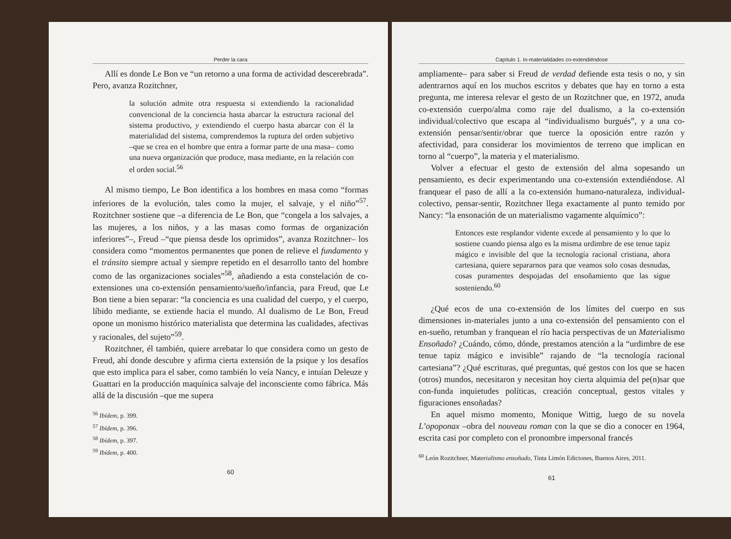Perder la cara
Allí es donde Le Bon ve “un retorno a una forma de actividad descerebrada”. Pero, avanza Rozitchner,
la solución admite otra respuesta si extendiendo la racionalidad convencional de la conciencia hasta abarcar la estructura racional del sistema productivo, y extendiendo el cuerpo hasta abarcar con él la materialidad del sistema, comprendemos la ruptura del orden subjetivo –que se crea en el hombre que entra a formar parte de una masa– como una nueva organización que produce, masa mediante, en la relación con el orden social.<sup>56</sup>
Al mismo tiempo, Le Bon identifica a los hombres en masa como “formas inferiores de la evolución, tales como la mujer, el salvaje, y el niño”<sup>57</sup>. Rozitchner sostiene que –a diferencia de Le Bon, que “congela a los salvajes, a las mujeres, a los niños, y a las masas como formas de organización inferiores”–, Freud –“que piensa desde los oprimidos”, avanza Rozitchner– los considera como “momentos permanentes que ponen de relieve el fundamento y el tránsito siempre actual y siempre repetido en el desarrollo tanto del hombre como de las organizaciones sociales”<sup>58</sup>, añadiendo a esta constelación de co-extensiones una co-extensión pensamiento/sueño/infancia, para Freud, que Le Bon tiene a bien separar: “la conciencia es una cualidad del cuerpo, y el cuerpo, líbido mediante, se extiende hacia el mundo. Al dualismo de Le Bon, Freud opone un monismo histórico materialista que determina las cualidades, afectivas y racionales, del sujeto”<sup>59</sup>.
Rozitchner, él también, quiere arrebatar lo que considera como un gesto de Freud, ahí donde descubre y afirma cierta extensión de la psique y los desafíos que esto implica para el saber, como también lo veía Nancy, e intuían Deleuze y Guattari en la producción maquínica salvaje del inconsciente como fábrica. Más allá de la discusión –que me supera
<sup>56</sup> Ibídem, p. 399.
<sup>57</sup> Ibídem, p. 396.
<sup>58</sup> Ibídem, p. 397.
<sup>59</sup> Ibídem, p. 400.
60
Capítulo 1. In-materialidades co-extendiéndose
ampliamente– para saber si Freud de verdad defiende esta tesis o no, y sin adentrarnos aquí en los muchos escritos y debates que hay en torno a esta pregunta, me interesa relevar el gesto de un Rozitchner que, en 1972, anuda co-extensión cuerpo/alma como raje del dualismo, a la co-extensión individual/colectivo que escapa al “individualismo burgués”, y a una co-extensión pensar/sentir/obrar que tuerce la oposición entre razón y afectividad, para considerar los movimientos de terreno que implican en torno al “cuerpo”, la materia y el materialismo.
Volver a efectuar el gesto de extensión del alma sopesando un pensamiento, es decir experimentando una co-extensión extendiéndose. Al franquear el paso de allí a la co-extensión humano-naturaleza, individual-colectivo, pensar-sentir, Rozitchner llega exactamente al punto temido por Nancy: “la ensonación de un materialismo vagamente alquímico”:
Entonces este resplandor vidente excede al pensamiento y lo que lo sostiene cuando piensa algo es la misma urdimbre de ese tenue tapiz mágico e invisible del que la tecnología racional cristiana, ahora cartesiana, quiere separarnos para que veamos solo cosas desnudas, cosas puramentes despojadas del ensoñamiento que las sigue sosteniendo.<sup>60</sup>
¿Qué ecos de una co-extensión de los límites del cuerpo en sus dimensiones in-materiales junto a una co-extensión del pensamiento con el en-sueño, retumban y franquean el río hacia perspectivas de un Materialismo Ensoñado? ¿Cuándo, cómo, dónde, prestamos atención a la “urdimbre de ese tenue tapiz mágico e invisible” rajando de “la tecnología racional cartesiana”? ¿Qué escrituras, qué preguntas, qué gestos con los que se hacen (otros) mundos, necesitaron y necesitan hoy cierta alquimia del pe(n)sar que con-funda inquietudes políticas, creación conceptual, gestos vitales y figuraciones ensoñadas?
En aquel mismo momento, Monique Wittig, luego de su novela L’opoponax –obra del nouveau roman con la que se dio a conocer en 1964, escrita casi por completo con el pronombre impersonal francés
<sup>60</sup> León Rozitchner, Materialismo ensoñado, Tinta Limón Ediciones, Buenos Aires, 2011.
61